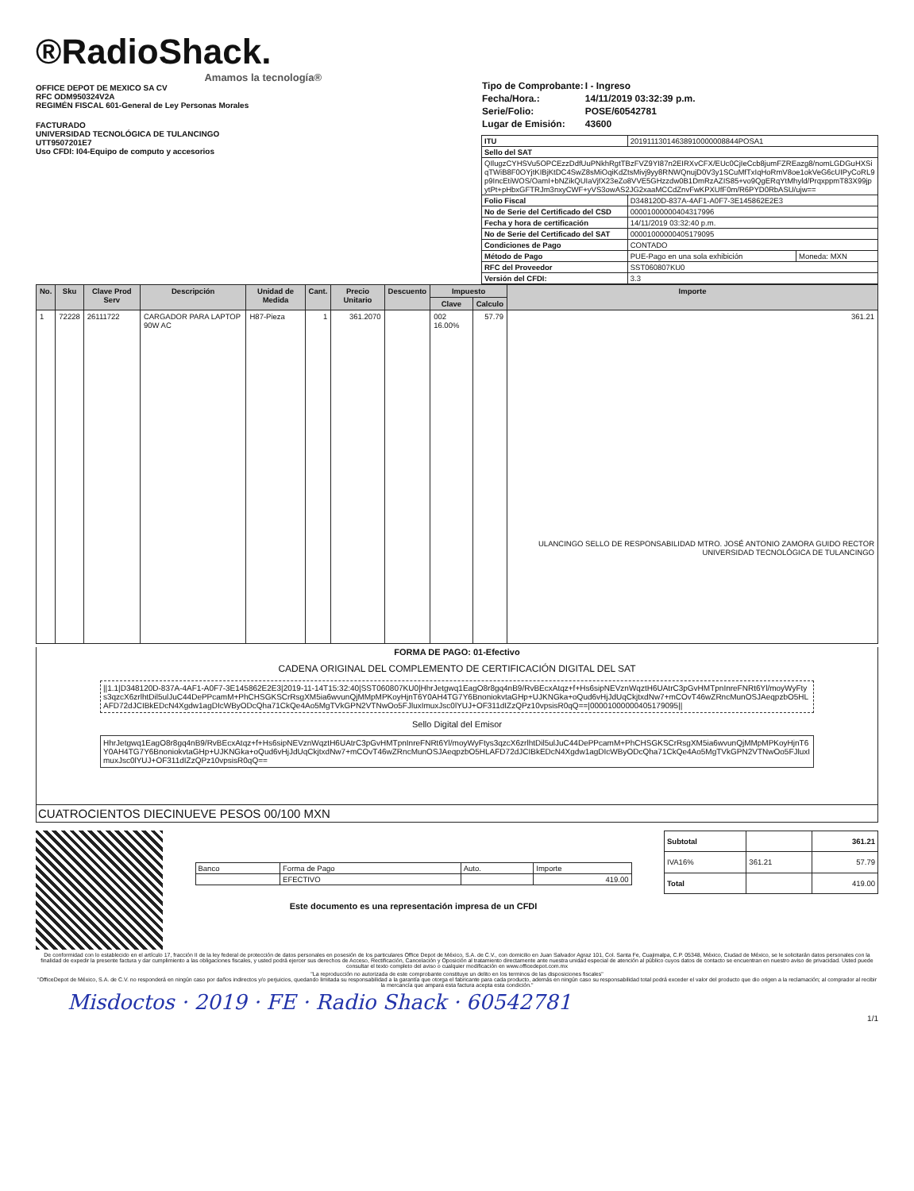®RadioShack.
Amamos la tecnología®
OFFICE DEPOT DE MEXICO SA CV
RFC ODM950324V2A
REGIMÉN FISCAL 601-General de Ley Personas Morales
FACTURADO
UNIVERSIDAD TECNOLÓGICA DE TULANCINGO
UTT9507201E7
Uso CFDI: I04-Equipo de computo y accesorios
| Tipo de Comprobante: | I - Ingreso |
| Fecha/Hora.: | 14/11/2019 03:32:39 p.m. |
| Serie/Folio: | POSE/60542781 |
| Lugar de Emisión: | 43600 |
| ITU | 20191113014638910000008844POSA1 | |
| Sello del SAT | | |
| QIlugzCYHSVu5OPCEzzDdfUuPNkhRgtTBzFVZ9YI87n2EIRXvCFX/EUc0CjIeCcb8jumFZREazg8/nomLGDGuHXSiqTWiB8F0OYjtKIBjKtDC4SwZ8sMiOqiKdZtsMivj9yy8RNWQnujD0V3y1SCuMfTxIqHoRmV8oe1okVeG6cUIPyCoRL9p9IncEtiWOS/OamI+bNZikQUIaVjfX23eZo8VVE5GHzzdw0B1DmRzAZIS85+vo9QgERqYtMhyld/PrqxppmT83X99jpytPt+pHbxGFTRJm3nxyCWF+yVS3owAS2JG2xaaMCCdZnvFwKPXUfF0m/R6PYD0RbASU/ujw== | | |
| Folio Fiscal | D348120D-837A-4AF1-A0F7-3E145862E2E3 | |
| No de Serie del Certificado del CSD | 00001000000404317996 | |
| Fecha y hora de certificación | 14/11/2019 03:32:40 p.m. | |
| No de Serie del Certificado del SAT | 00001000000405179095 | |
| Condiciones de Pago | CONTADO | |
| Método de Pago | PUE-Pago en una sola exhibición | Moneda: MXN |
| RFC del Proveedor | SST060807KU0 | |
| Versión del CFDI: | 3.3 | |
| No. | Sku | Clave Prod Serv | Descripción | Unidad de Medida | Cant. | Precio Unitario | Descuento | Impuesto | | Importe |
| --- | --- | --- | --- | --- | --- | --- | --- | --- | --- | --- |
| | | | | | | | | Clave | Calculo | |
| 1 | 72228 | 26111722 | CARGADOR PARA LAPTOP 90W AC | H87-Pieza | 1 | 361.2070 | | 002 16.00% | 57.79 | 361.21 ULANCINGO SELLO DE RESPONSABILIDAD MTRO. JOSÉ ANTONIO ZAMORA GUIDO RECTOR UNIVERSIDAD TECNOLÓGICA DE TULANCINGO |
FORMA DE PAGO: 01-Efectivo
CADENA ORIGINAL DEL COMPLEMENTO DE CERTIFICACIÓN DIGITAL DEL SAT
||1.1|D348120D-837A-4AF1-A0F7-3E145862E2E3|2019-11-14T15:32:40|SST060807KU0|HhrJetgwq1EagO8r8gq4nB9/RvBEcxAtqz+f+Hs6sipNEVznWqztH6UAtrC3pGvHMTpnInreFNRt6Yl/moyWyFtys3qzcX6zrlhtDil5ulJuC44DePPcamM+PhCHSGKSCrRsgXM5ia6wvunQjMMpMPKoyHjnT6Y0AH4TG7Y6BnoniokvtaGHp+UJKNGka+oQud6vHjJdUqCkjtxdNw7+mCOvT46wZRncMunOSJAeqpzbO5HLAFD72dJCIBkEDcN4Xgdw1agDIcWByODcQha71CkQe4Ao5MgTVkGPN2VTNwOo5FJluxImuxJsc0lYUJ+OF311dIZzQPz10vpsisR0qQ==|00001000000405179095||
Sello Digital del Emisor
HhrJetgwq1EagO8r8gq4nB9/RvBEcxAtqz+f+Hs6sipNEVznWqztH6UAtrC3pGvHMTpnInreFNRt6Yl/moyWyFtys3qzcX6zrlhtDil5ulJuC44DePPcamM+PhCHSGKSCrRsgXM5ia6wvunQjMMpMPKoyHjnT6Y0AH4TG7Y6BnoniokvtaGHp+UJKNGka+oQud6vHjJdUqCkjtxdNw7+mCOvT46wZRncMunOSJAeqpzbO5HLAFD72dJCIBkEDcN4Xgdw1agDIcWByODcQha71CkQe4Ao5MgTVkGPN2VTNwOo5FJluxImuxJsc0lYUJ+OF311dIZzQPz10vpsisR0qQ==
CUATROCIENTOS DIECINUEVE PESOS 00/100 MXN
| Banco | Forma de Pago | Auto. | Importe |
| | EFECTIVO | | 419.00 |
Este documento es una representación impresa de un CFDI
| Subtotal | | 361.21 |
| IVA16% | 361.21 | 57.79 |
| Total | | 419.00 |
De conformidad con lo establecido en el artículo 17, fracción II de la ley federal de protección de datos personales en posesión de los particulares Office Depot de México, S.A. de C.V., con domicilio en Juan Salvador Agraz 101, Col. Santa Fe, Cuajimalpa, C.P. 05348, México, Ciudad de México, se le solicitarán datos personales con la finalidad de expedir la presente factura y dar cumplimiento a las obligaciones fiscales, y usted podrá ejercer sus derechos de Acceso, Rectificación, Cancelación y Oposición al tratamiento directamente ante nuestra unidad especial de atención al público cuyos datos de contacto se encuentran en nuestro aviso de privacidad. Usted puede consultar el texto completo del aviso o cualquier modificación en www.officedepot.com.mx
"La reproducción no autorizada de este comprobante constituye un delito en los terminos de las disposiciones fiscales"
"OfficeDepot de México, S.A. de C.V. no responderá en ningún caso por daños indirectos y/o perjuicios, quedando limitada su responsabilidad a la garantía que otorga el fabricante para cada producto, además en ningún caso su responsabilidad total podrá exceder el valor del producto que dio origen a la reclamación; al comprador al recibir la mercancía que ampara esta factura acepta esta condición."
Misdoctos · 2019 · FE · Radio Shack · 60542781
1/1